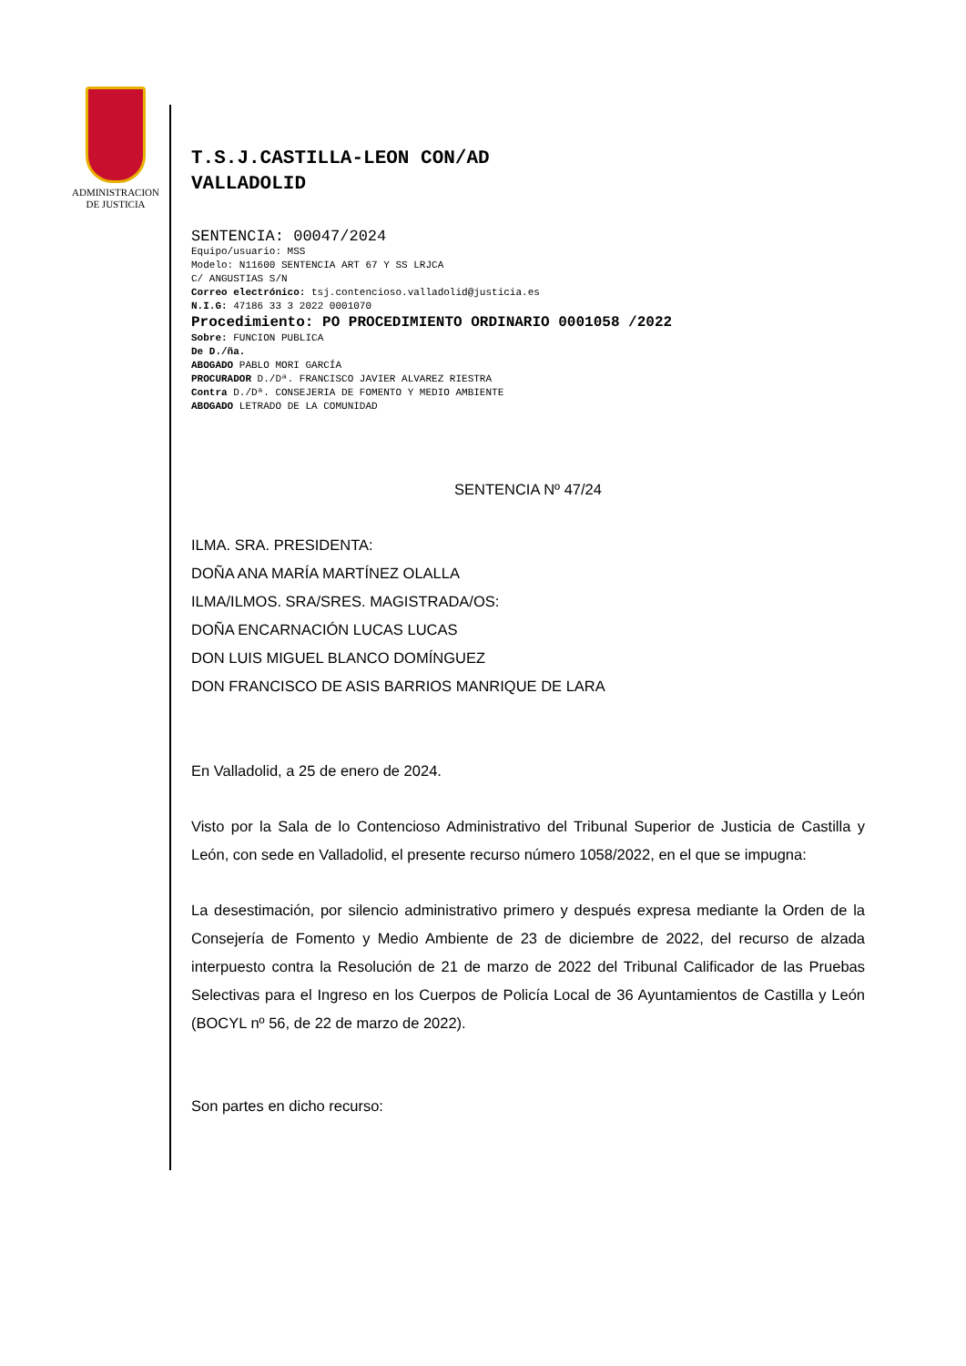ADMINISTRACION
DE JUSTICIA
T.S.J.CASTILLA-LEON CON/AD
VALLADOLID
SENTENCIA: 00047/2024
Equipo/usuario: MSS
Modelo: N11600 SENTENCIA ART 67 Y SS LRJCA
C/ ANGUSTIAS S/N
Correo electrónico: tsj.contencioso.valladolid@justicia.es
N.I.G: 47186 33 3 2022 0001070
Procedimiento: PO PROCEDIMIENTO ORDINARIO 0001058 /2022
Sobre: FUNCION PUBLICA
De D./ña.
ABOGADO PABLO MORI GARCÍA
PROCURADOR D./Dª. FRANCISCO JAVIER ALVAREZ RIESTRA
Contra D./Dª. CONSEJERIA DE FOMENTO Y MEDIO AMBIENTE
ABOGADO LETRADO DE LA COMUNIDAD
SENTENCIA Nº 47/24
ILMA. SRA. PRESIDENTA:
DOÑA ANA MARÍA MARTÍNEZ OLALLA
ILMA/ILMOS. SRA/SRES. MAGISTRADA/OS:
DOÑA ENCARNACIÓN LUCAS LUCAS
DON LUIS MIGUEL BLANCO DOMÍNGUEZ
DON FRANCISCO DE ASIS BARRIOS MANRIQUE DE LARA
En Valladolid, a 25 de enero de 2024.
Visto por la Sala de lo Contencioso Administrativo del Tribunal Superior de Justicia de Castilla y León, con sede en Valladolid, el presente recurso número 1058/2022, en el que se impugna:
La desestimación, por silencio administrativo primero y después expresa mediante la Orden de la Consejería de Fomento y Medio Ambiente de 23 de diciembre de 2022, del recurso de alzada interpuesto contra la Resolución de 21 de marzo de 2022 del Tribunal Calificador de las Pruebas Selectivas para el Ingreso en los Cuerpos de Policía Local de 36 Ayuntamientos de Castilla y León (BOCYL nº 56, de 22 de marzo de 2022).
Son partes en dicho recurso: